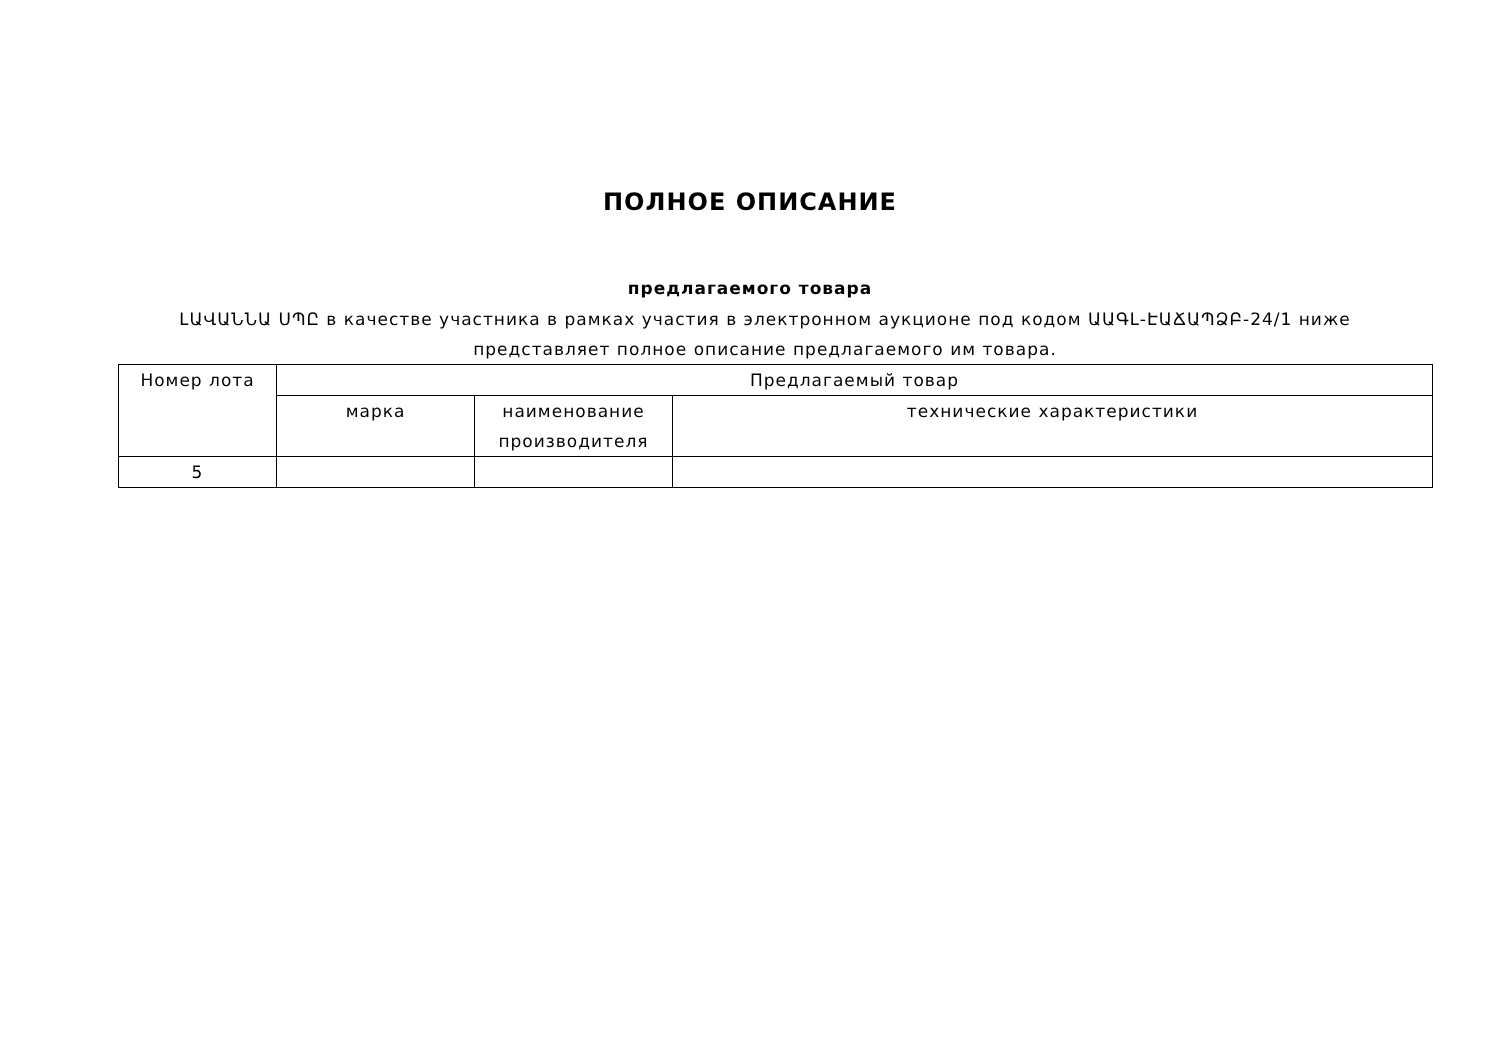ПОЛНОЕ ОПИСАНИЕ
предлагаемого товара
ԼԱՎԱՆՆԱ ՍՊԸ в качестве участника в рамках участия в электронном аукционе под кодом ԱԱԳԼ-ԷԱՃԱՊՁԲ-24/1 ниже представляет полное описание предлагаемого им товара.
| Номер лота | Предлагаемый товар | | |
| | марка | наименование производителя | технические характеристики |
| 5 | | | |